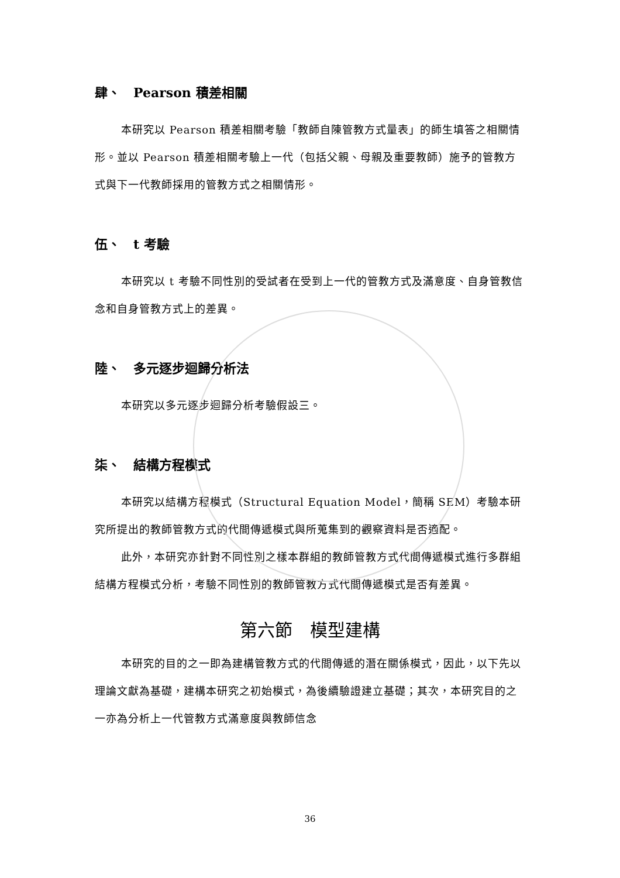肆、　Pearson 積差相關
本研究以 Pearson 積差相關考驗「教師自陳管教方式量表」的師生填答之相關情形。並以 Pearson 積差相關考驗上一代（包括父親、母親及重要教師）施予的管教方式與下一代教師採用的管教方式之相關情形。
伍、　t 考驗
本研究以 t 考驗不同性別的受試者在受到上一代的管教方式及滿意度、自身管教信念和自身管教方式上的差異。
陸、　多元逐步迴歸分析法
本研究以多元逐步迴歸分析考驗假設三。
柒、　結構方程模式
本研究以結構方程模式（Structural Equation Model，簡稱 SEM）考驗本研究所提出的教師管教方式的代間傳遞模式與所蒐集到的觀察資料是否適配。
此外，本研究亦針對不同性別之樣本群組的教師管教方式代間傳遞模式進行多群組結構方程模式分析，考驗不同性別的教師管教方式代間傳遞模式是否有差異。
第六節　模型建構
本研究的目的之一即為建構管教方式的代間傳遞的潛在關係模式，因此，以下先以理論文獻為基礎，建構本研究之初始模式，為後續驗證建立基礎；其次，本研究目的之一亦為分析上一代管教方式滿意度與教師信念
36